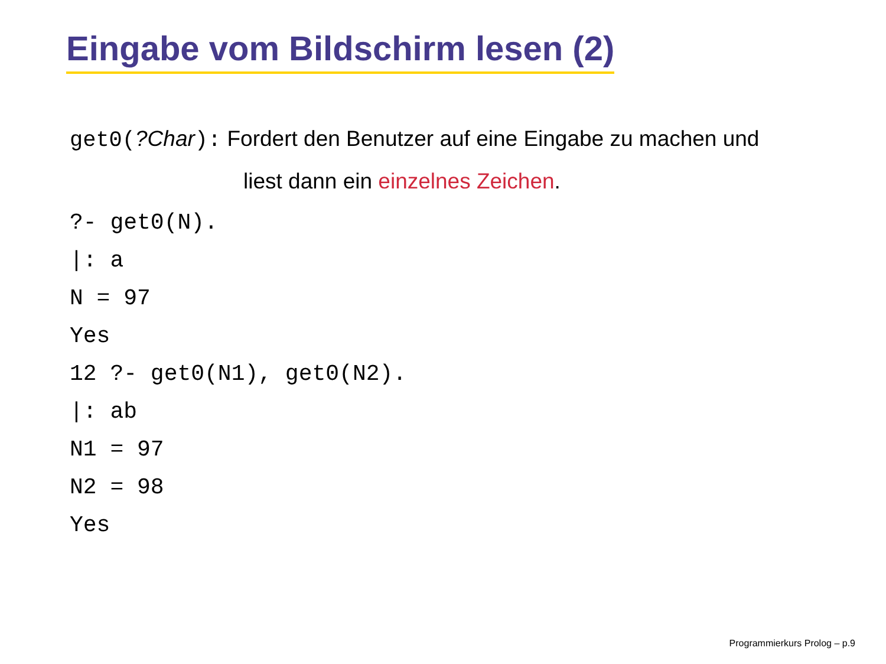Eingabe vom Bildschirm lesen (2)
get0(?Char): Fordert den Benutzer auf eine Eingabe zu machen und
liest dann ein einzelnes Zeichen.
?- get0(N). |: a N = 97 Yes 12 ?- get0(N1), get0(N2). |: ab N1 = 97 N2 = 98 Yes
Programmierkurs Prolog – p.9